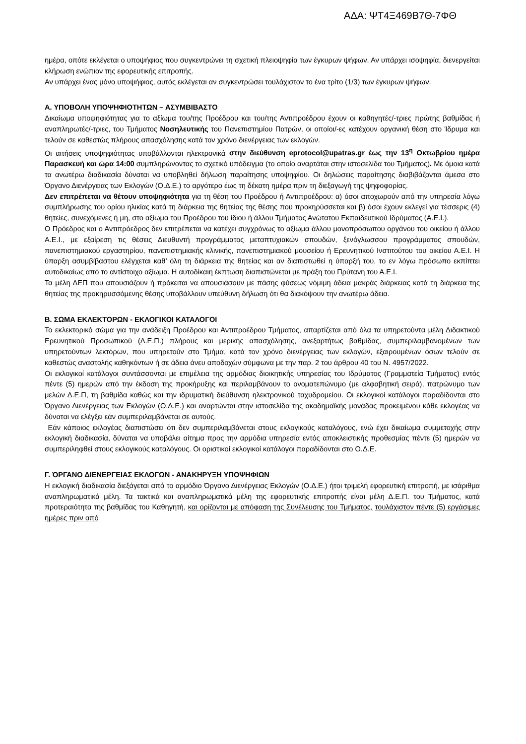ΑΔΑ: ΨΤ4Ξ469Β7Θ-7ΦΘ
ημέρα, οπότε εκλέγεται ο υποψήφιος που συγκεντρώνει τη σχετική πλειοψηφία των έγκυρων ψήφων. Αν υπάρχει ισοψηφία, διενεργείται κλήρωση ενώπιον της εφορευτικής επιτροπής.
Αν υπάρχει ένας μόνο υποψήφιος, αυτός εκλέγεται αν συγκεντρώσει τουλάχιστον το ένα τρίτο (1/3) των έγκυρων ψήφων.
Α. ΥΠΟΒΟΛΗ ΥΠΟΨΗΦΙΟΤΗΤΩΝ – ΑΣΥΜΒΙΒΑΣΤΟ
Δικαίωμα υποψηφιότητας για το αξίωμα του/της Προέδρου και του/της Αντιπροέδρου έχουν οι καθηγητές/-τριες πρώτης βαθμίδας ή αναπληρωτές/-τριες, του Τμήματος Νοσηλευτικής του Πανεπιστημίου Πατρών, οι οποίοι/-ες κατέχουν οργανική θέση στο Ίδρυμα και τελούν σε καθεστώς πλήρους απασχόλησης κατά τον χρόνο διενέργειας των εκλογών.
Οι αιτήσεις υποψηφιότητας υποβάλλονται ηλεκτρονικά στην διεύθυνση eprotocol@upatras.gr έως την 13<sup>η</sup> Οκτωβρίου ημέρα Παρασκευή και ώρα 14:00 συμπληρώνοντας το σχετικό υπόδειγμα (το οποίο αναρτάται στην ιστοσελίδα του Τμήματος). Με όμοια κατά τα ανωτέρω διαδικασία δύναται να υποβληθεί δήλωση παραίτησης υποψηφίου. Οι δηλώσεις παραίτησης διαβιβάζονται άμεσα στο Όργανο Διενέργειας των Εκλογών (Ο.Δ.Ε.) το αργότερο έως τη δέκατη ημέρα πριν τη διεξαγωγή της ψηφοφορίας.
Δεν επιτρέπεται να θέτουν υποψηφιότητα για τη θέση του Προέδρου ή Αντιπροέδρου: α) όσοι αποχωρούν από την υπηρεσία λόγω συμπλήρωσης του ορίου ηλικίας κατά τη διάρκεια της θητείας της θέσης που προκηρύσσεται και β) όσοι έχουν εκλεγεί για τέσσερις (4) θητείες, συνεχόμενες ή μη, στο αξίωμα του Προέδρου του ίδιου ή άλλου Τμήματος Ανώτατου Εκπαιδευτικού Ιδρύματος (Α.Ε.Ι.).
Ο Πρόεδρος και ο Αντιπρόεδρος δεν επιτρέπεται να κατέχει συγχρόνως το αξίωμα άλλου μονοπρόσωπου οργάνου του οικείου ή άλλου Α.Ε.Ι., με εξαίρεση τις θέσεις Διευθυντή προγράμματος μεταπτυχιακών σπουδών, ξενόγλωσσου προγράμματος σπουδών, πανεπιστημιακού εργαστηρίου, πανεπιστημιακής κλινικής, πανεπιστημιακού μουσείου ή Ερευνητικού Ινστιτούτου του οικείου Α.Ε.Ι. Η ύπαρξη ασυμβίβαστου ελέγχεται καθ’ όλη τη διάρκεια της θητείας και αν διαπιστωθεί η ύπαρξή του, το εν λόγω πρόσωπο εκπίπτει αυτοδικαίως από το αντίστοιχο αξίωμα. Η αυτοδίκαιη έκπτωση διαπιστώνεται με πράξη του Πρύτανη του Α.Ε.Ι.
Τα μέλη ΔΕΠ που απουσιάζουν ή πρόκειται να απουσιάσουν με πάσης φύσεως νόμιμη άδεια μακράς διάρκειας κατά τη διάρκεια της θητείας της προκηρυσσόμενης θέσης υποβάλλουν υπεύθυνη δήλωση ότι θα διακόψουν την ανωτέρω άδεια.
Β. ΣΩΜΑ ΕΚΛΕΚΤΟΡΩΝ - ΕΚΛΟΓΙΚΟΙ ΚΑΤΑΛΟΓΟΙ
Το εκλεκτορικό σώμα για την ανάδειξη Προέδρου και Αντιπροέδρου Τμήματος, απαρτίζεται από όλα τα υπηρετούντα μέλη Διδακτικού Ερευνητικού Προσωπικού (Δ.Ε.Π.) πλήρους και μερικής απασχόλησης, ανεξαρτήτως βαθμίδας, συμπεριλαμβανομένων των υπηρετούντων λεκτόρων, που υπηρετούν στο Τμήμα, κατά τον χρόνο διενέργειας των εκλογών, εξαιρουμένων όσων τελούν σε καθεστώς αναστολής καθηκόντων ή σε άδεια άνευ αποδοχών σύμφωνα με την παρ. 2 του άρθρου 40 του Ν. 4957/2022.
Οι εκλογικοί κατάλογοι συντάσσονται με επιμέλεια της αρμόδιας διοικητικής υπηρεσίας του Ιδρύματος (Γραμματεία Τμήματος) εντός πέντε (5) ημερών από την έκδοση της προκήρυξης και περιλαμβάνουν το ονοματεπώνυμο (με αλφαβητική σειρά), πατρώνυμο των μελών Δ.Ε.Π, τη βαθμίδα καθώς και την ιδρυματική διεύθυνση ηλεκτρονικού ταχυδρομείου. Οι εκλογικοί κατάλογοι παραδίδονται στο Όργανο Διενέργειας των Εκλογών (Ο.Δ.Ε.) και αναρτώνται στην ιστοσελίδα της ακαδημαϊκής μονάδας προκειμένου κάθε εκλογέας να δύναται να ελέγξει εάν συμπεριλαμβάνεται σε αυτούς.
Εάν κάποιος εκλογέας διαπιστώσει ότι δεν συμπεριλαμβάνεται στους εκλογικούς καταλόγους, ενώ έχει δικαίωμα συμμετοχής στην εκλογική διαδικασία, δύναται να υποβάλει αίτημα προς την αρμόδια υπηρεσία εντός αποκλειστικής προθεσμίας πέντε (5) ημερών να συμπεριληφθεί στους εκλογικούς καταλόγους. Οι οριστικοί εκλογικοί κατάλογοι παραδίδονται στο Ο.Δ.Ε.
Γ. ΌΡΓΑΝΟ ΔΙΕΝΕΡΓΕΙΑΣ ΕΚΛΟΓΩΝ - ΑΝΑΚΗΡΥΞΗ ΥΠΟΨΗΦΙΩΝ
Η εκλογική διαδικασία διεξάγεται από το αρμόδιο Όργανο Διενέργειας Εκλογών (Ο.Δ.Ε.) ήτοι τριμελή εφορευτική επιτροπή, με ισάριθμα αναπληρωματικά μέλη. Τα τακτικά και αναπληρωματικά μέλη της εφορευτικής επιτροπής είναι μέλη Δ.Ε.Π. του Τμήματος, κατά προτεραιότητα της βαθμίδας του Καθηγητή, και ορίζονται με απόφαση της Συνέλευσης του Τμήματος, τουλάχιστον πέντε (5) εργάσιμες ημέρες πριν από